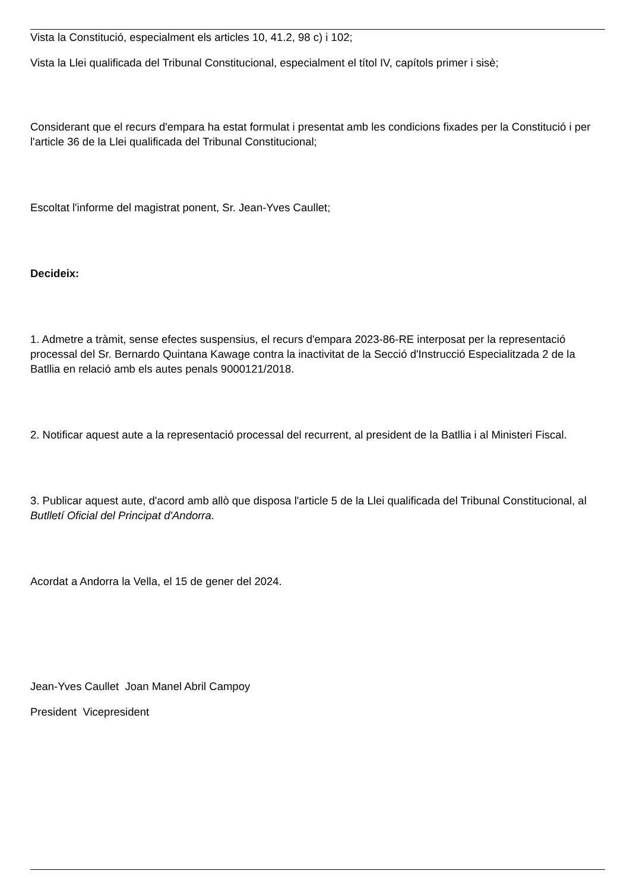Vista la Constitució, especialment els articles 10, 41.2, 98 c) i 102;
Vista la Llei qualificada del Tribunal Constitucional, especialment el títol IV, capítols primer i sisè;
Considerant que el recurs d'empara ha estat formulat i presentat amb les condicions fixades per la Constitució i per l'article 36 de la Llei qualificada del Tribunal Constitucional;
Escoltat l'informe del magistrat ponent, Sr. Jean-Yves Caullet;
Decideix:
1. Admetre a tràmit, sense efectes suspensius, el recurs d'empara 2023-86-RE interposat per la representació processal del Sr. Bernardo Quintana Kawage contra la inactivitat de la Secció d'Instrucció Especialitzada 2 de la Batllia en relació amb els autes penals 9000121/2018.
2. Notificar aquest aute a la representació processal del recurrent, al president de la Batllia i al Ministeri Fiscal.
3. Publicar aquest aute, d'acord amb allò que disposa l'article 5 de la Llei qualificada del Tribunal Constitucional, al Butlletí Oficial del Principat d'Andorra.
Acordat a Andorra la Vella, el 15 de gener del 2024.
Jean-Yves Caullet Joan Manel Abril Campoy
President Vicepresident